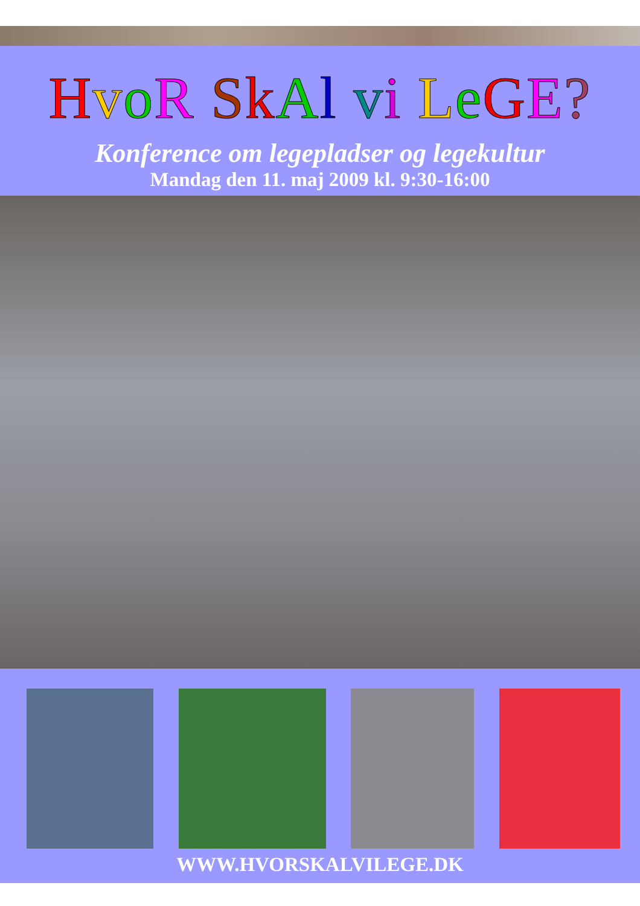HvoR SkAl vi LeGE?
Konference om legepladser og legekultur
Mandag den 11. maj 2009 kl. 9:30-16:00
WWW.HVORSKALVILEGE.DK